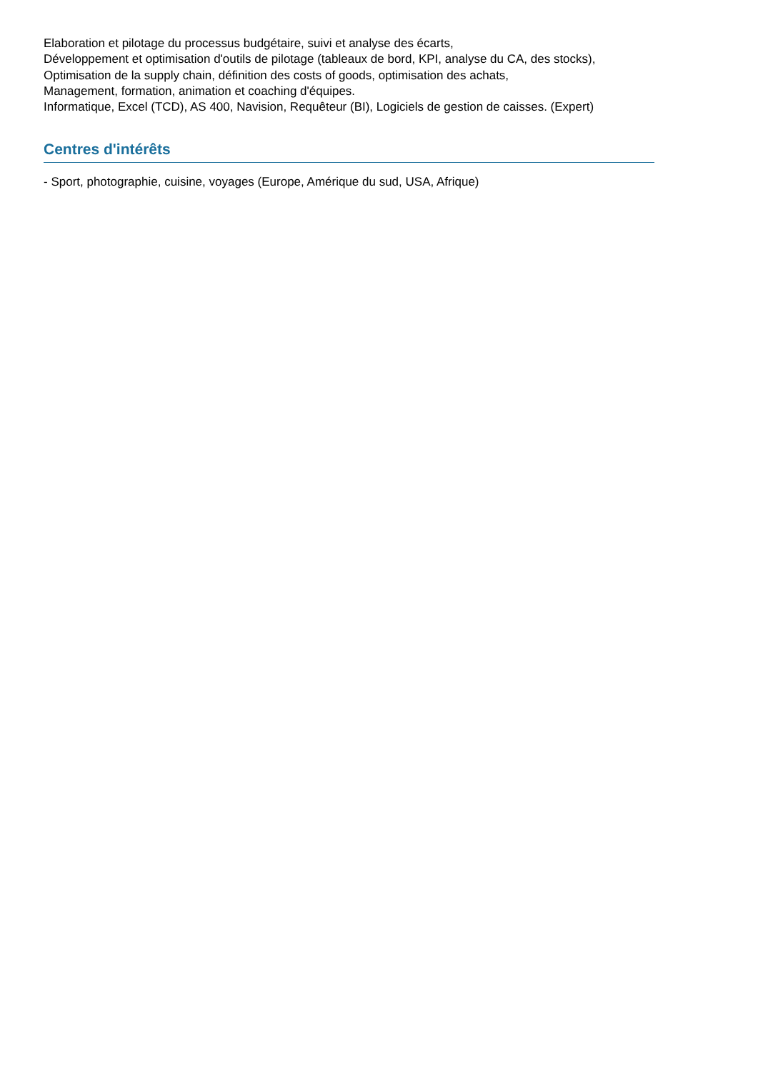Elaboration et pilotage du processus budgétaire, suivi et analyse des écarts,
Développement et optimisation d'outils de pilotage (tableaux de bord, KPI, analyse du CA, des stocks),
Optimisation de la supply chain, définition des costs of goods, optimisation des achats,
Management, formation, animation et coaching d'équipes.
Informatique, Excel (TCD), AS 400, Navision, Requêteur (BI), Logiciels de gestion de caisses. (Expert)
Centres d'intérêts
- Sport, photographie, cuisine, voyages (Europe, Amérique du sud, USA, Afrique)